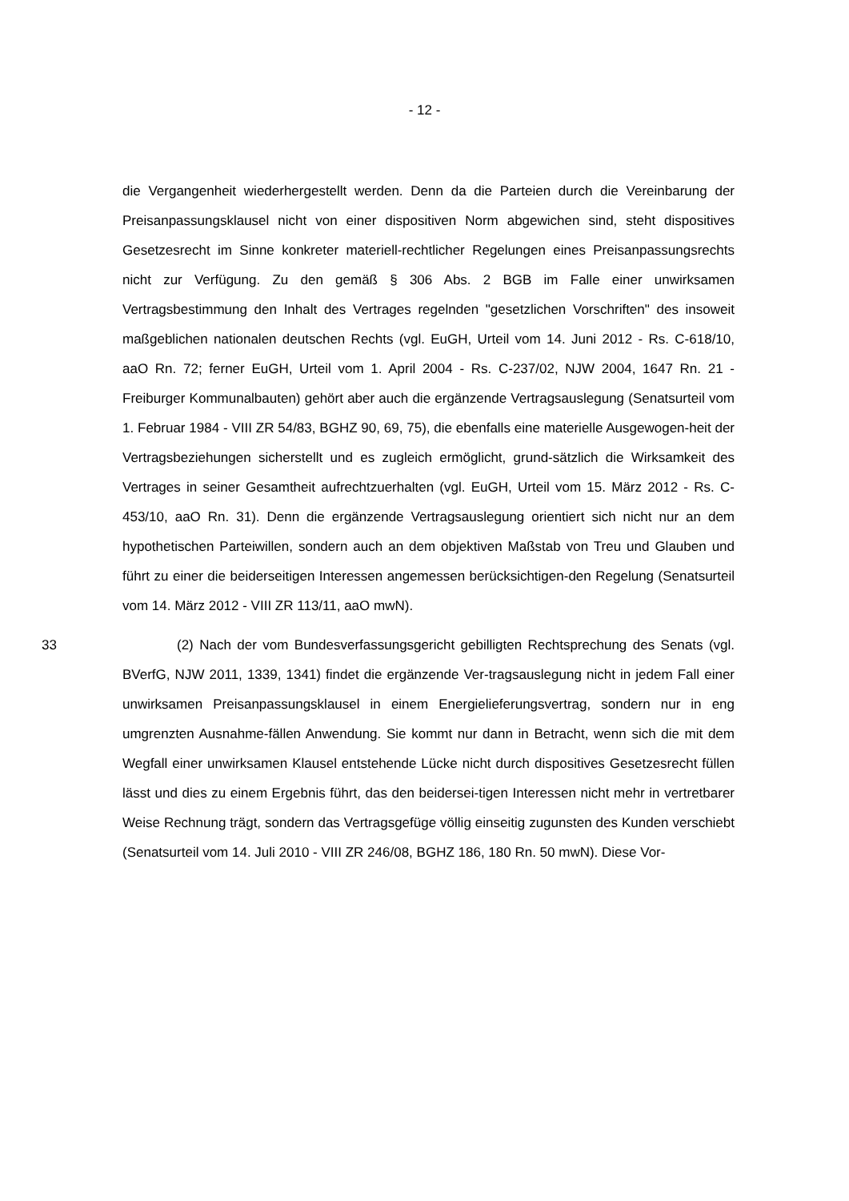- 12 -
die Vergangenheit wiederhergestellt werden. Denn da die Parteien durch die Vereinbarung der Preisanpassungsklausel nicht von einer dispositiven Norm abgewichen sind, steht dispositives Gesetzesrecht im Sinne konkreter materiell-rechtlicher Regelungen eines Preisanpassungsrechts nicht zur Verfügung. Zu den gemäß § 306 Abs. 2 BGB im Falle einer unwirksamen Vertragsbestimmung den Inhalt des Vertrages regelnden "gesetzlichen Vorschriften" des insoweit maßgeblichen nationalen deutschen Rechts (vgl. EuGH, Urteil vom 14. Juni 2012 - Rs. C-618/10, aaO Rn. 72; ferner EuGH, Urteil vom 1. April 2004 - Rs. C-237/02, NJW 2004, 1647 Rn. 21 - Freiburger Kommunalbauten) gehört aber auch die ergänzende Vertragsauslegung (Senatsurteil vom 1. Februar 1984 - VIII ZR 54/83, BGHZ 90, 69, 75), die ebenfalls eine materielle Ausgewogen-heit der Vertragsbeziehungen sicherstellt und es zugleich ermöglicht, grund-sätzlich die Wirksamkeit des Vertrages in seiner Gesamtheit aufrechtzuerhalten (vgl. EuGH, Urteil vom 15. März 2012 - Rs. C-453/10, aaO Rn. 31). Denn die ergänzende Vertragsauslegung orientiert sich nicht nur an dem hypothetischen Parteiwillen, sondern auch an dem objektiven Maßstab von Treu und Glauben und führt zu einer die beiderseitigen Interessen angemessen berücksichtigen-den Regelung (Senatsurteil vom 14. März 2012 - VIII ZR 113/11, aaO mwN).
33 (2) Nach der vom Bundesverfassungsgericht gebilligten Rechtsprechung des Senats (vgl. BVerfG, NJW 2011, 1339, 1341) findet die ergänzende Ver-tragsauslegung nicht in jedem Fall einer unwirksamen Preisanpassungsklausel in einem Energielieferungsvertrag, sondern nur in eng umgrenzten Ausnahme-fällen Anwendung. Sie kommt nur dann in Betracht, wenn sich die mit dem Wegfall einer unwirksamen Klausel entstehende Lücke nicht durch dispositives Gesetzesrecht füllen lässt und dies zu einem Ergebnis führt, das den beidersei-tigen Interessen nicht mehr in vertretbarer Weise Rechnung trägt, sondern das Vertragsgefüge völlig einseitig zugunsten des Kunden verschiebt (Senatsurteil vom 14. Juli 2010 - VIII ZR 246/08, BGHZ 186, 180 Rn. 50 mwN). Diese Vor-